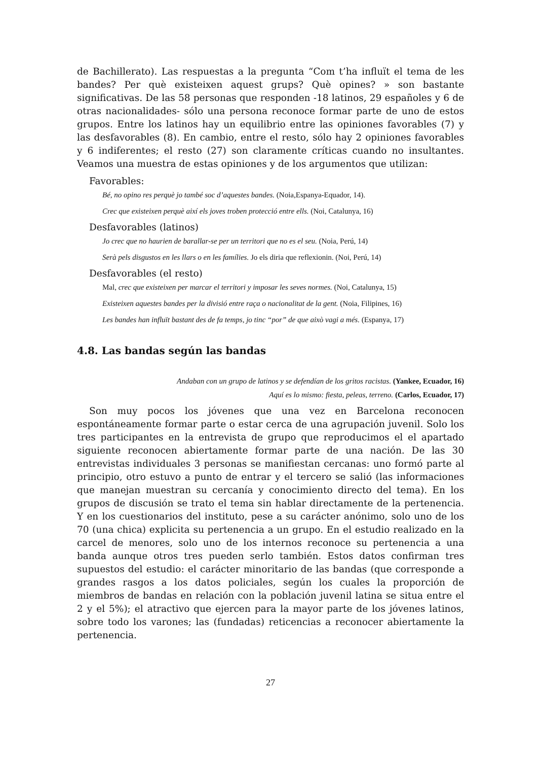de Bachillerato). Las respuestas a la pregunta “Com t’ha influït el tema de les bandes? Per què existeixen aquest grups? Què opines? » son bastante significativas. De las 58 personas que responden -18 latinos, 29 españoles y 6 de otras nacionalidades- sólo una persona reconoce formar parte de uno de estos grupos. Entre los latinos hay un equilibrio entre las opiniones favorables (7) y las desfavorables (8). En cambio, entre el resto, sólo hay 2 opiniones favorables y 6 indiferentes; el resto (27) son claramente críticas cuando no insultantes. Veamos una muestra de estas opiniones y de los argumentos que utilizan:
Favorables:
Bé, no opino res perquè jo també soc d’aquestes bandes. (Noia,Espanya-Equador, 14).
Crec que existeixen perquè així els joves troben protecció entre ells. (Noi, Catalunya, 16)
Desfavorables (latinos)
Jo crec que no haurien de barallar-se per un territori que no es el seu. (Noia, Perú, 14)
Serà pels disgustos en les llars o en les famílies. Jo els diria que reflexionin. (Noi, Perú, 14)
Desfavorables (el resto)
Mal, crec que existeixen per marcar el territori y imposar les seves normes. (Noi, Catalunya, 15)
Existeixen aquestes bandes per la divisió entre raça o nacionalitat de la gent. (Noia, Filipines, 16)
Les bandes han influït bastant des de fa temps, jo tinc “por” de que això vagi a més. (Espanya, 17)
4.8. Las bandas según las bandas
Andaban con un grupo de latinos y se defendían de los gritos racistas. (Yankee, Ecuador, 16)
Aquí es lo mismo: fiesta, peleas, terreno. (Carlos, Ecuador, 17)
Son muy pocos los jóvenes que una vez en Barcelona reconocen espontáneamente formar parte o estar cerca de una agrupación juvenil. Solo los tres participantes en la entrevista de grupo que reproducimos el el apartado siguiente reconocen abiertamente formar parte de una nación. De las 30 entrevistas individuales 3 personas se manifiestan cercanas: uno formó parte al principio, otro estuvo a punto de entrar y el tercero se salió (las informaciones que manejan muestran su cercanía y conocimiento directo del tema). En los grupos de discusión se trato el tema sin hablar directamente de la pertenencia. Y en los cuestionarios del instituto, pese a su carácter anónimo, solo uno de los 70 (una chica) explicita su pertenencia a un grupo. En el estudio realizado en la carcel de menores, solo uno de los internos reconoce su pertenencia a una banda aunque otros tres pueden serlo también. Estos datos confirman tres supuestos del estudio: el carácter minoritario de las bandas (que corresponde a grandes rasgos a los datos policiales, según los cuales la proporción de miembros de bandas en relación con la población juvenil latina se situa entre el 2 y el 5%); el atractivo que ejercen para la mayor parte de los jóvenes latinos, sobre todo los varones; las (fundadas) reticencias a reconocer abiertamente la pertenencia.
27